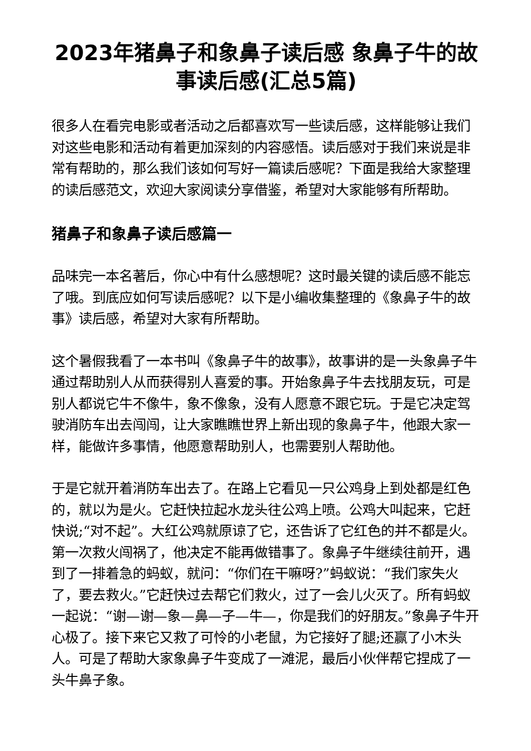2023年猪鼻子和象鼻子读后感 象鼻子牛的故事读后感(汇总5篇)
很多人在看完电影或者活动之后都喜欢写一些读后感，这样能够让我们对这些电影和活动有着更加深刻的内容感悟。读后感对于我们来说是非常有帮助的，那么我们该如何写好一篇读后感呢？下面是我给大家整理的读后感范文，欢迎大家阅读分享借鉴，希望对大家能够有所帮助。
猪鼻子和象鼻子读后感篇一
品味完一本名著后，你心中有什么感想呢？这时最关键的读后感不能忘了哦。到底应如何写读后感呢？以下是小编收集整理的《象鼻子牛的故事》读后感，希望对大家有所帮助。
这个暑假我看了一本书叫《象鼻子牛的故事》，故事讲的是一头象鼻子牛通过帮助别人从而获得别人喜爱的事。开始象鼻子牛去找朋友玩，可是别人都说它牛不像牛，象不像象，没有人愿意不跟它玩。于是它决定驾驶消防车出去闯闯，让大家瞧瞧世界上新出现的象鼻子牛，他跟大家一样，能做许多事情，他愿意帮助别人，也需要别人帮助他。
于是它就开着消防车出去了。在路上它看见一只公鸡身上到处都是红色的，就以为是火。它赶快拉起水龙头往公鸡上喷。公鸡大叫起来，它赶快说;“对不起”。大红公鸡就原谅了它，还告诉了它红色的并不都是火。第一次救火闯祸了，他决定不能再做错事了。象鼻子牛继续往前开，遇到了一排着急的蚂蚁，就问：“你们在干嘛呀?”蚂蚁说：“我们家失火了，要去救火。”它赶快过去帮它们救火，过了一会儿火灭了。所有蚂蚁一起说：“谢—谢—象—鼻—子—牛—，你是我们的好朋友。”象鼻子牛开心极了。接下来它又救了可怜的小老鼠，为它接好了腿;还赢了小木头人。可是了帮助大家象鼻子牛变成了一滩泥，最后小伙伴帮它捏成了一头牛鼻子象。